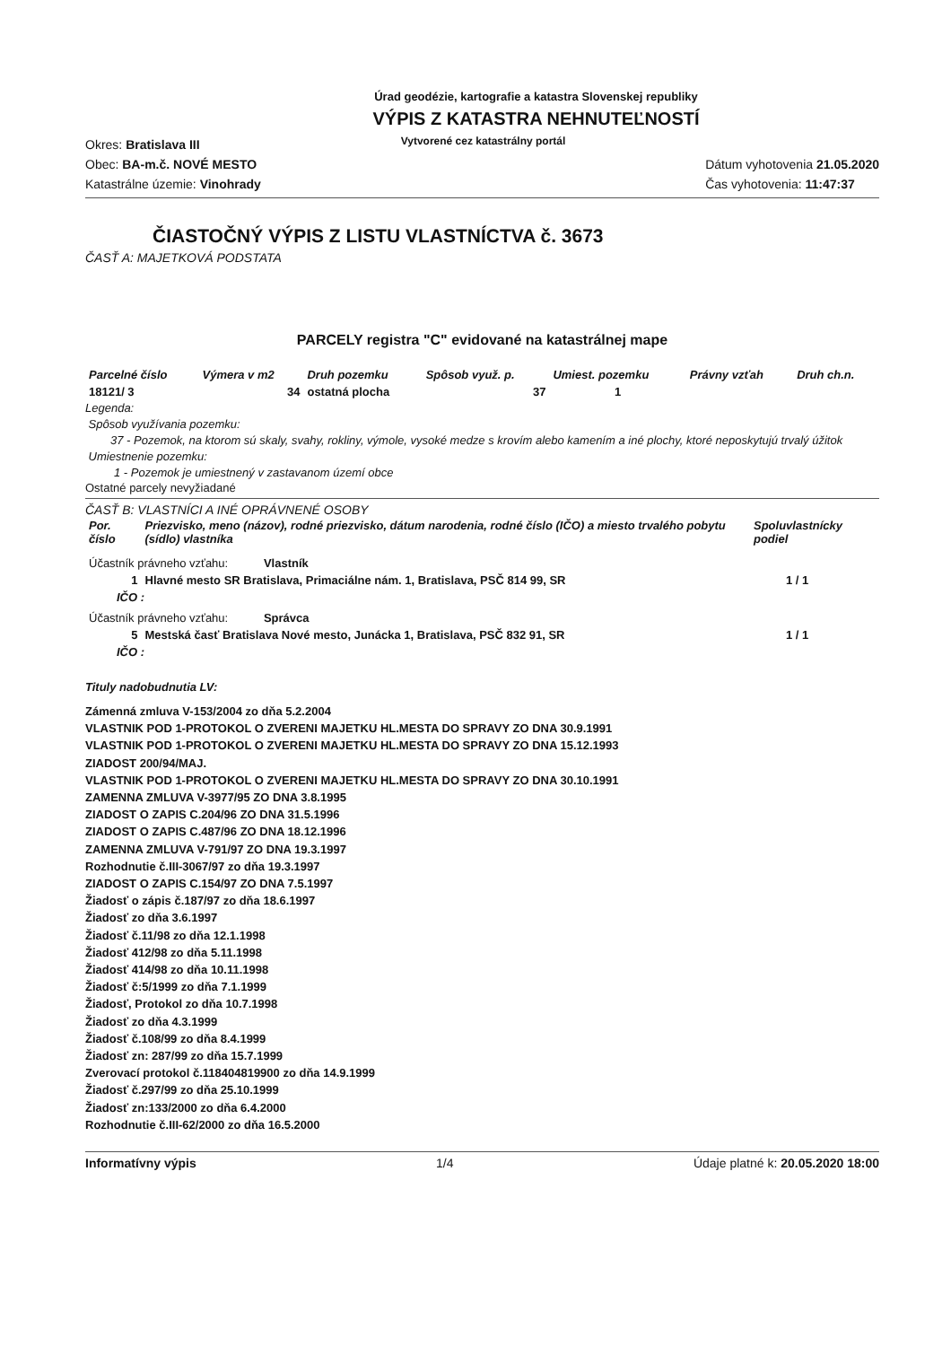Úrad geodézie, kartografie a katastra Slovenskej republiky
VÝPIS Z KATASTRA NEHNUTEĽNOSTÍ
Okres: Bratislava III
Obec: BA-m.č. NOVÉ MESTO
Katastrálne územie: Vinohrady
Vytvorené cez katastrálny portál
Dátum vyhotovenia 21.05.2020
Čas vyhotovenia: 11:47:37
ČIASTOČNÝ VÝPIS Z LISTU VLASTNÍCTVA č. 3673
ČASŤ A: MAJETKOVÁ PODSTATA
PARCELY registra "C" evidované na katastrálnej mape
| Parcelné číslo | Výmera v m2 | Druh pozemku | Spôsob využ. p. | Umiest. pozemku | Právny vzťah | Druh ch.n. |
| --- | --- | --- | --- | --- | --- | --- |
| 18121/ 3 | 34 | ostatná plocha | 37 | 1 | | |
Legenda:
Spôsob využívania pozemku:
37 - Pozemok, na ktorom sú skaly, svahy, rokliny, výmole, vysoké medze s krovím alebo kamením a iné plochy, ktoré neposkytujú trvalý úžitok
Umiestnenie pozemku:
1 - Pozemok je umiestnený v zastavanom území obce
Ostatné parcely nevyžiadané
ČASŤ B: VLASTNÍCI A INÉ OPRÁVNENÉ OSOBY
| Por. číslo | Priezvisko, meno (názov), rodné priezvisko, dátum narodenia, rodné číslo (IČO) a miesto trvalého pobytu (sídlo) vlastníka | Spoluvlastnícky podiel |
| --- | --- | --- |
| Účastník právneho vzťahu: Vlastník | | |
| 1 | Hlavné mesto SR Bratislava, Primaciálne nám. 1, Bratislava, PSČ 814 99, SR | 1 / 1 |
| IČO : | | |
| Účastník právneho vzťahu: Správca | | |
| 5 | Mestská časť Bratislava Nové mesto, Junácka 1, Bratislava, PSČ 832 91, SR | 1 / 1 |
| IČO : | | |
Tituly nadobudnutia LV:
Zámenná zmluva V-153/2004 zo dňa 5.2.2004
VLASTNIK POD 1-PROTOKOL O ZVERENI MAJETKU HL.MESTA DO SPRAVY ZO DNA 30.9.1991
VLASTNIK POD 1-PROTOKOL O ZVERENI MAJETKU HL.MESTA DO SPRAVY ZO DNA 15.12.1993
ZIADOST 200/94/MAJ.
VLASTNIK POD 1-PROTOKOL O ZVERENI MAJETKU HL.MESTA DO SPRAVY ZO DNA 30.10.1991
ZAMENNA ZMLUVA V-3977/95 ZO DNA 3.8.1995
ZIADOST O ZAPIS C.204/96 ZO DNA 31.5.1996
ZIADOST O ZAPIS C.487/96 ZO DNA 18.12.1996
ZAMENNA ZMLUVA V-791/97 ZO DNA 19.3.1997
Rozhodnutie č.III-3067/97 zo dňa 19.3.1997
ZIADOST O ZAPIS C.154/97 ZO DNA 7.5.1997
Žiadosť o zápis č.187/97 zo dňa 18.6.1997
Žiadosť zo dňa 3.6.1997
Žiadosť č.11/98 zo dňa 12.1.1998
Žiadosť 412/98 zo dňa 5.11.1998
Žiadosť 414/98 zo dňa 10.11.1998
Žiadosť č:5/1999 zo dňa 7.1.1999
Žiadosť, Protokol zo dňa 10.7.1998
Žiadosť zo dňa 4.3.1999
Žiadosť č.108/99 zo dňa 8.4.1999
Žiadosť zn: 287/99 zo dňa 15.7.1999
Zverovací protokol č.118404819900 zo dňa 14.9.1999
Žiadosť č.297/99 zo dňa 25.10.1999
Žiadosť zn:133/2000 zo dňa 6.4.2000
Rozhodnutie č.III-62/2000 zo dňa 16.5.2000
Informatívny výpis 1/4 Údaje platné k: 20.05.2020 18:00